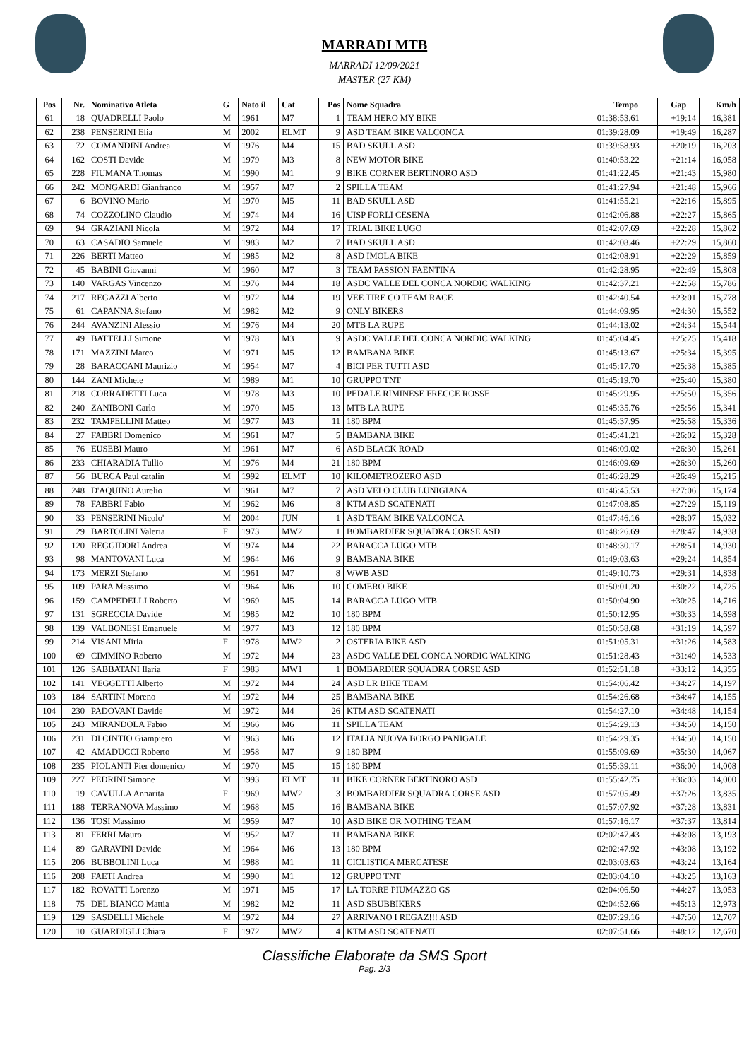MARRADI MTB
MARRADI 12/09/2021
MASTER (27 KM)
| Pos | Nr. | Nominativo Atleta | G | Nato il | Cat | Pos | Nome Squadra | Tempo | Gap | Km/h |
| --- | --- | --- | --- | --- | --- | --- | --- | --- | --- | --- |
| 61 | 18 | QUADRELLI Paolo | M | 1961 | M7 | 1 | TEAM HERO MY BIKE | 01:38:53.61 | +19:14 | 16,381 |
| 62 | 238 | PENSERINI Elia | M | 2002 | ELMT | 9 | ASD TEAM BIKE VALCONCA | 01:39:28.09 | +19:49 | 16,287 |
| 63 | 72 | COMANDINI Andrea | M | 1976 | M4 | 15 | BAD SKULL ASD | 01:39:58.93 | +20:19 | 16,203 |
| 64 | 162 | COSTI Davide | M | 1979 | M3 | 8 | NEW MOTOR BIKE | 01:40:53.22 | +21:14 | 16,058 |
| 65 | 228 | FIUMANA Thomas | M | 1990 | M1 | 9 | BIKE CORNER BERTINORO ASD | 01:41:22.45 | +21:43 | 15,980 |
| 66 | 242 | MONGARDI Gianfranco | M | 1957 | M7 | 2 | SPILLA TEAM | 01:41:27.94 | +21:48 | 15,966 |
| 67 | 6 | BOVINO Mario | M | 1970 | M5 | 11 | BAD SKULL ASD | 01:41:55.21 | +22:16 | 15,895 |
| 68 | 74 | COZZOLINO Claudio | M | 1974 | M4 | 16 | UISP FORLI CESENA | 01:42:06.88 | +22:27 | 15,865 |
| 69 | 94 | GRAZIANI Nicola | M | 1972 | M4 | 17 | TRIAL BIKE LUGO | 01:42:07.69 | +22:28 | 15,862 |
| 70 | 63 | CASADIO Samuele | M | 1983 | M2 | 7 | BAD SKULL ASD | 01:42:08.46 | +22:29 | 15,860 |
| 71 | 226 | BERTI Matteo | M | 1985 | M2 | 8 | ASD IMOLA BIKE | 01:42:08.91 | +22:29 | 15,859 |
| 72 | 45 | BABINI Giovanni | M | 1960 | M7 | 3 | TEAM PASSION FAENTINA | 01:42:28.95 | +22:49 | 15,808 |
| 73 | 140 | VARGAS Vincenzo | M | 1976 | M4 | 18 | ASDC VALLE DEL CONCA NORDIC WALKING | 01:42:37.21 | +22:58 | 15,786 |
| 74 | 217 | REGAZZI Alberto | M | 1972 | M4 | 19 | VEE TIRE CO TEAM RACE | 01:42:40.54 | +23:01 | 15,778 |
| 75 | 61 | CAPANNA Stefano | M | 1982 | M2 | 9 | ONLY BIKERS | 01:44:09.95 | +24:30 | 15,552 |
| 76 | 244 | AVANZINI Alessio | M | 1976 | M4 | 20 | MTB LA RUPE | 01:44:13.02 | +24:34 | 15,544 |
| 77 | 49 | BATTELLI Simone | M | 1978 | M3 | 9 | ASDC VALLE DEL CONCA NORDIC WALKING | 01:45:04.45 | +25:25 | 15,418 |
| 78 | 171 | MAZZINI Marco | M | 1971 | M5 | 12 | BAMBANA BIKE | 01:45:13.67 | +25:34 | 15,395 |
| 79 | 28 | BARACCANI Maurizio | M | 1954 | M7 | 4 | BICI PER TUTTI ASD | 01:45:17.70 | +25:38 | 15,385 |
| 80 | 144 | ZANI Michele | M | 1989 | M1 | 10 | GRUPPO TNT | 01:45:19.70 | +25:40 | 15,380 |
| 81 | 218 | CORRADETTI Luca | M | 1978 | M3 | 10 | PEDALE RIMINESE FRECCE ROSSE | 01:45:29.95 | +25:50 | 15,356 |
| 82 | 240 | ZANIBONI Carlo | M | 1970 | M5 | 13 | MTB LA RUPE | 01:45:35.76 | +25:56 | 15,341 |
| 83 | 232 | TAMPELLINI Matteo | M | 1977 | M3 | 11 | 180 BPM | 01:45:37.95 | +25:58 | 15,336 |
| 84 | 27 | FABBRI Domenico | M | 1961 | M7 | 5 | BAMBANA BIKE | 01:45:41.21 | +26:02 | 15,328 |
| 85 | 76 | EUSEBI Mauro | M | 1961 | M7 | 6 | ASD BLACK ROAD | 01:46:09.02 | +26:30 | 15,261 |
| 86 | 233 | CHIARADIA Tullio | M | 1976 | M4 | 21 | 180 BPM | 01:46:09.69 | +26:30 | 15,260 |
| 87 | 56 | BURCA Paul catalin | M | 1992 | ELMT | 10 | KILOMETROZERO ASD | 01:46:28.29 | +26:49 | 15,215 |
| 88 | 248 | D'AQUINO Aurelio | M | 1961 | M7 | 7 | ASD VELO CLUB LUNIGIANA | 01:46:45.53 | +27:06 | 15,174 |
| 89 | 78 | FABBRI Fabio | M | 1962 | M6 | 8 | KTM ASD SCATENATI | 01:47:08.85 | +27:29 | 15,119 |
| 90 | 33 | PENSERINI Nicolo' | M | 2004 | JUN | 1 | ASD TEAM BIKE VALCONCA | 01:47:46.16 | +28:07 | 15,032 |
| 91 | 29 | BARTOLINI Valeria | F | 1973 | MW2 | 1 | BOMBARDIER SQUADRA CORSE ASD | 01:48:26.69 | +28:47 | 14,938 |
| 92 | 120 | REGGIDORI Andrea | M | 1974 | M4 | 22 | BARACCA LUGO MTB | 01:48:30.17 | +28:51 | 14,930 |
| 93 | 98 | MANTOVANI Luca | M | 1964 | M6 | 9 | BAMBANA BIKE | 01:49:03.63 | +29:24 | 14,854 |
| 94 | 173 | MERZI Stefano | M | 1961 | M7 | 8 | WWB ASD | 01:49:10.73 | +29:31 | 14,838 |
| 95 | 109 | PARA Massimo | M | 1964 | M6 | 10 | COMERO BIKE | 01:50:01.20 | +30:22 | 14,725 |
| 96 | 159 | CAMPEDELLI Roberto | M | 1969 | M5 | 14 | BARACCA LUGO MTB | 01:50:04.90 | +30:25 | 14,716 |
| 97 | 131 | SGRECCIA Davide | M | 1985 | M2 | 10 | 180 BPM | 01:50:12.95 | +30:33 | 14,698 |
| 98 | 139 | VALBONESI Emanuele | M | 1977 | M3 | 12 | 180 BPM | 01:50:58.68 | +31:19 | 14,597 |
| 99 | 214 | VISANI Miria | F | 1978 | MW2 | 2 | OSTERIA BIKE ASD | 01:51:05.31 | +31:26 | 14,583 |
| 100 | 69 | CIMMINO Roberto | M | 1972 | M4 | 23 | ASDC VALLE DEL CONCA NORDIC WALKING | 01:51:28.43 | +31:49 | 14,533 |
| 101 | 126 | SABBATANI Ilaria | F | 1983 | MW1 | 1 | BOMBARDIER SQUADRA CORSE ASD | 01:52:51.18 | +33:12 | 14,355 |
| 102 | 141 | VEGGETTI Alberto | M | 1972 | M4 | 24 | ASD LR BIKE TEAM | 01:54:06.42 | +34:27 | 14,197 |
| 103 | 184 | SARTINI Moreno | M | 1972 | M4 | 25 | BAMBANA BIKE | 01:54:26.68 | +34:47 | 14,155 |
| 104 | 230 | PADOVANI Davide | M | 1972 | M4 | 26 | KTM ASD SCATENATI | 01:54:27.10 | +34:48 | 14,154 |
| 105 | 243 | MIRANDOLA Fabio | M | 1966 | M6 | 11 | SPILLA TEAM | 01:54:29.13 | +34:50 | 14,150 |
| 106 | 231 | DI CINTIO Giampiero | M | 1963 | M6 | 12 | ITALIA NUOVA BORGO PANIGALE | 01:54:29.35 | +34:50 | 14,150 |
| 107 | 42 | AMADUCCI Roberto | M | 1958 | M7 | 9 | 180 BPM | 01:55:09.69 | +35:30 | 14,067 |
| 108 | 235 | PIOLANTI Pier domenico | M | 1970 | M5 | 15 | 180 BPM | 01:55:39.11 | +36:00 | 14,008 |
| 109 | 227 | PEDRINI Simone | M | 1993 | ELMT | 11 | BIKE CORNER BERTINORO ASD | 01:55:42.75 | +36:03 | 14,000 |
| 110 | 19 | CAVULLA Annarita | F | 1969 | MW2 | 3 | BOMBARDIER SQUADRA CORSE ASD | 01:57:05.49 | +37:26 | 13,835 |
| 111 | 188 | TERRANOVA Massimo | M | 1968 | M5 | 16 | BAMBANA BIKE | 01:57:07.92 | +37:28 | 13,831 |
| 112 | 136 | TOSI Massimo | M | 1959 | M7 | 10 | ASD BIKE OR NOTHING TEAM | 01:57:16.17 | +37:37 | 13,814 |
| 113 | 81 | FERRI Mauro | M | 1952 | M7 | 11 | BAMBANA BIKE | 02:02:47.43 | +43:08 | 13,193 |
| 114 | 89 | GARAVINI Davide | M | 1964 | M6 | 13 | 180 BPM | 02:02:47.92 | +43:08 | 13,192 |
| 115 | 206 | BUBBOLINI Luca | M | 1988 | M1 | 11 | CICLISTICA MERCATESE | 02:03:03.63 | +43:24 | 13,164 |
| 116 | 208 | FAETI Andrea | M | 1990 | M1 | 12 | GRUPPO TNT | 02:03:04.10 | +43:25 | 13,163 |
| 117 | 182 | ROVATTI Lorenzo | M | 1971 | M5 | 17 | LA TORRE PIUMAZZO GS | 02:04:06.50 | +44:27 | 13,053 |
| 118 | 75 | DEL BIANCO Mattia | M | 1982 | M2 | 11 | ASD SBUBBIKERS | 02:04:52.66 | +45:13 | 12,973 |
| 119 | 129 | SASDELLI Michele | M | 1972 | M4 | 27 | ARRIVANO I REGAZ!!! ASD | 02:07:29.16 | +47:50 | 12,707 |
| 120 | 10 | GUARDIGLI Chiara | F | 1972 | MW2 | 4 | KTM ASD SCATENATI | 02:07:51.66 | +48:12 | 12,670 |
Classifiche Elaborate da SMS Sport
Pag. 2/3